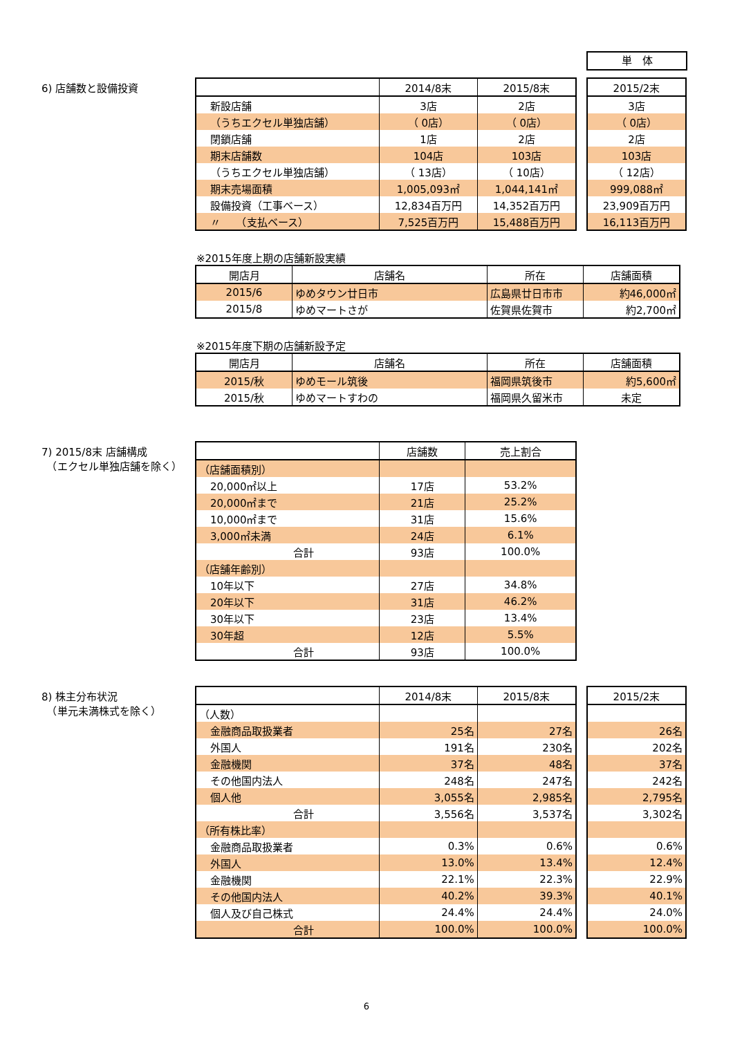単　体
6) 店舗数と設備投資
| | 2014/8末 | 2015/8末 |
| --- | --- | --- |
| 新設店舗 | 3店 | 2店 |
| （うちエクセル単独店舗） | （ 0店） | （ 0店） |
| 閉鎖店舗 | 1店 | 2店 |
| 期末店舗数 | 104店 | 103店 |
| （うちエクセル単独店舗） | （ 13店） | （ 10店） |
| 期末売場面積 | 1,005,093㎡ | 1,044,141㎡ |
| 設備投資（工事ベース） | 12,834百万円 | 14,352百万円 |
| 〃 （支払ベース） | 7,525百万円 | 15,488百万円 |
| 2015/2末 |
| --- |
| 3店 |
| （ 0店） |
| 2店 |
| 103店 |
| （ 12店） |
| 999,088㎡ |
| 23,909百万円 |
| 16,113百万円 |
※2015年度上期の店舗新設実績
| 開店月 | 店舗名 | 所在 | 店舗面積 |
| --- | --- | --- | --- |
| 2015/6 | ゆめタウン廿日市 | 広島県廿日市市 | 約46,000㎡ |
| 2015/8 | ゆめマートさが | 佐賀県佐賀市 | 約2,700㎡ |
※2015年度下期の店舗新設予定
| 開店月 | 店舗名 | 所在 | 店舗面積 |
| --- | --- | --- | --- |
| 2015/秋 | ゆめモール筑後 | 福岡県筑後市 | 約5,600㎡ |
| 2015/秋 | ゆめマートすわの | 福岡県久留米市 | 未定 |
7) 2015/8末 店舗構成
　（エクセル単独店舗を除く）
| | 店舗数 | 売上割合 |
| --- | --- | --- |
| （店舗面積別） | | |
| 20,000㎡以上 | 17店 | 53.2% |
| 20,000㎡まで | 21店 | 25.2% |
| 10,000㎡まで | 31店 | 15.6% |
| 3,000㎡未満 | 24店 | 6.1% |
| 合計 | 93店 | 100.0% |
| （店舗年齢別） | | |
| 10年以下 | 27店 | 34.8% |
| 20年以下 | 31店 | 46.2% |
| 30年以下 | 23店 | 13.4% |
| 30年超 | 12店 | 5.5% |
| 合計 | 93店 | 100.0% |
8) 株主分布状況
　（単元未満株式を除く）
| | 2014/8末 | 2015/8末 |
| --- | --- | --- |
| （人数） | | |
| 金融商品取扱業者 | 25名 | 27名 |
| 外国人 | 191名 | 230名 |
| 金融機関 | 37名 | 48名 |
| その他国内法人 | 248名 | 247名 |
| 個人他 | 3,055名 | 2,985名 |
| 合計 | 3,556名 | 3,537名 |
| （所有株比率） | | |
| 金融商品取扱業者 | 0.3% | 0.6% |
| 外国人 | 13.0% | 13.4% |
| 金融機関 | 22.1% | 22.3% |
| その他国内法人 | 40.2% | 39.3% |
| 個人及び自己株式 | 24.4% | 24.4% |
| 合計 | 100.0% | 100.0% |
| 2015/2末 |
| --- |
| 26名 |
| 202名 |
| 37名 |
| 242名 |
| 2,795名 |
| 3,302名 |
| 0.6% |
| 12.4% |
| 22.9% |
| 40.1% |
| 24.0% |
| 100.0% |
6